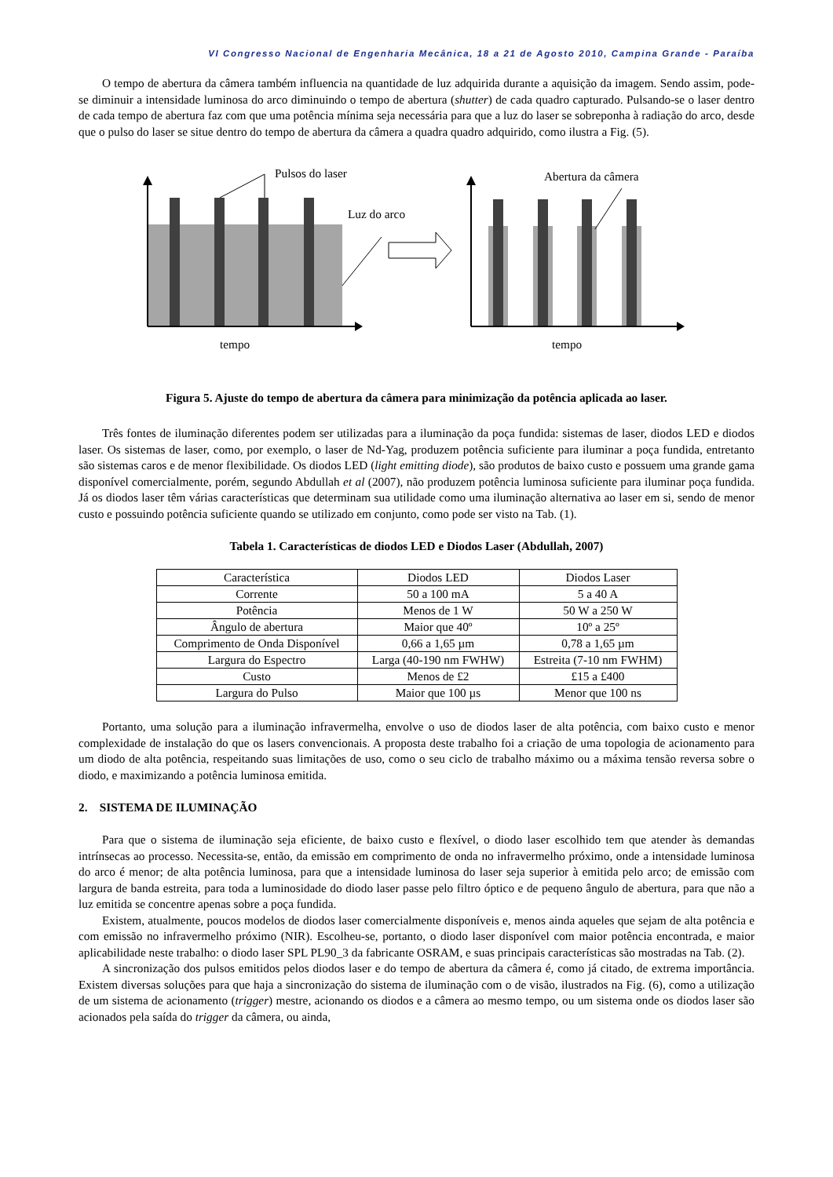VI Congresso Nacional de Engenharia Mecânica, 18 a 21 de Agosto 2010, Campina Grande - Paraíba
O tempo de abertura da câmera também influencia na quantidade de luz adquirida durante a aquisição da imagem. Sendo assim, pode-se diminuir a intensidade luminosa do arco diminuindo o tempo de abertura (shutter) de cada quadro capturado. Pulsando-se o laser dentro de cada tempo de abertura faz com que uma potência mínima seja necessária para que a luz do laser se sobreponha à radiação do arco, desde que o pulso do laser se situe dentro do tempo de abertura da câmera a quadra quadro adquirido, como ilustra a Fig. (5).
Pulsos do laser
Luz do arco
tempo
Abertura da câmera
tempo
Figura 5. Ajuste do tempo de abertura da câmera para minimização da potência aplicada ao laser.
Três fontes de iluminação diferentes podem ser utilizadas para a iluminação da poça fundida: sistemas de laser, diodos LED e diodos laser. Os sistemas de laser, como, por exemplo, o laser de Nd-Yag, produzem potência suficiente para iluminar a poça fundida, entretanto são sistemas caros e de menor flexibilidade. Os diodos LED (light emitting diode), são produtos de baixo custo e possuem uma grande gama disponível comercialmente, porém, segundo Abdullah et al (2007), não produzem potência luminosa suficiente para iluminar poça fundida. Já os diodos laser têm várias características que determinam sua utilidade como uma iluminação alternativa ao laser em si, sendo de menor custo e possuindo potência suficiente quando se utilizado em conjunto, como pode ser visto na Tab. (1).
Tabela 1. Características de diodos LED e Diodos Laser (Abdullah, 2007)
| Característica | Diodos LED | Diodos Laser |
| Corrente | 50 a 100 mA | 5 a 40 A |
| Potência | Menos de 1 W | 50 W a 250 W |
| Ângulo de abertura | Maior que 40º | 10º a 25º |
| Comprimento de Onda Disponível | 0,66 a 1,65 µm | 0,78 a 1,65 µm |
| Largura do Espectro | Larga (40-190 nm FWHW) | Estreita (7-10 nm FWHM) |
| Custo | Menos de £2 | £15 a £400 |
| Largura do Pulso | Maior que 100 µs | Menor que 100 ns |
Portanto, uma solução para a iluminação infravermelha, envolve o uso de diodos laser de alta potência, com baixo custo e menor complexidade de instalação do que os lasers convencionais. A proposta deste trabalho foi a criação de uma topologia de acionamento para um diodo de alta potência, respeitando suas limitações de uso, como o seu ciclo de trabalho máximo ou a máxima tensão reversa sobre o diodo, e maximizando a potência luminosa emitida.
2. SISTEMA DE ILUMINAÇÃO
Para que o sistema de iluminação seja eficiente, de baixo custo e flexível, o diodo laser escolhido tem que atender às demandas intrínsecas ao processo. Necessita-se, então, da emissão em comprimento de onda no infravermelho próximo, onde a intensidade luminosa do arco é menor; de alta potência luminosa, para que a intensidade luminosa do laser seja superior à emitida pelo arco; de emissão com largura de banda estreita, para toda a luminosidade do diodo laser passe pelo filtro óptico e de pequeno ângulo de abertura, para que não a luz emitida se concentre apenas sobre a poça fundida.
Existem, atualmente, poucos modelos de diodos laser comercialmente disponíveis e, menos ainda aqueles que sejam de alta potência e com emissão no infravermelho próximo (NIR). Escolheu-se, portanto, o diodo laser disponível com maior potência encontrada, e maior aplicabilidade neste trabalho: o diodo laser SPL PL90_3 da fabricante OSRAM, e suas principais características são mostradas na Tab. (2).
A sincronização dos pulsos emitidos pelos diodos laser e do tempo de abertura da câmera é, como já citado, de extrema importância. Existem diversas soluções para que haja a sincronização do sistema de iluminação com o de visão, ilustrados na Fig. (6), como a utilização de um sistema de acionamento (trigger) mestre, acionando os diodos e a câmera ao mesmo tempo, ou um sistema onde os diodos laser são acionados pela saída do trigger da câmera, ou ainda,